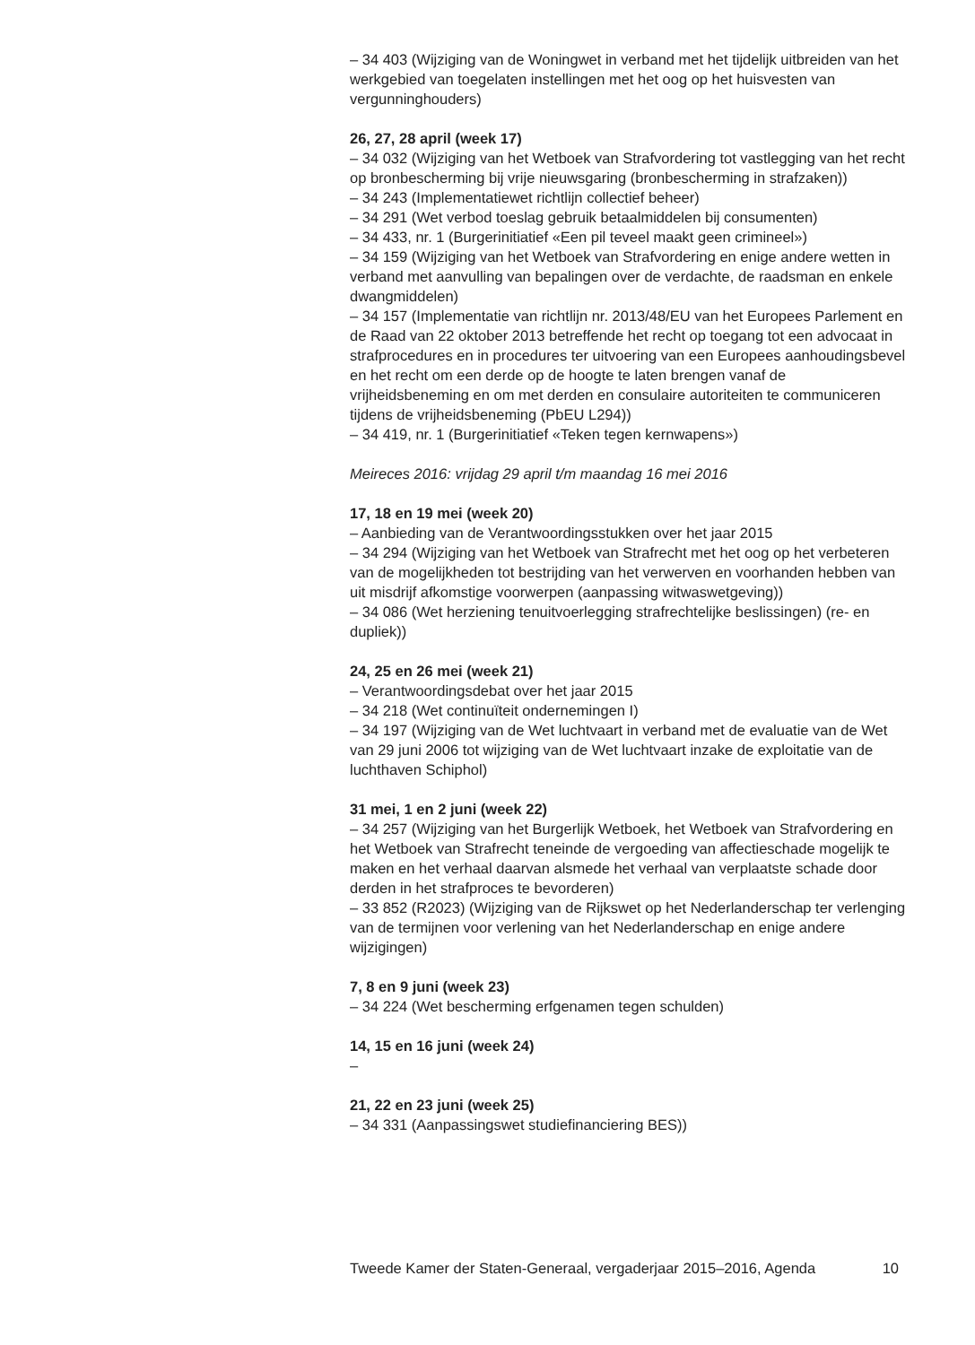– 34 403 (Wijziging van de Woningwet in verband met het tijdelijk uitbreiden van het werkgebied van toegelaten instellingen met het oog op het huisvesten van vergunninghouders)
26, 27, 28 april (week 17)
– 34 032 (Wijziging van het Wetboek van Strafvordering tot vastlegging van het recht op bronbescherming bij vrije nieuwsgaring (bronbescherming in strafzaken))
– 34 243 (Implementatiewet richtlijn collectief beheer)
– 34 291 (Wet verbod toeslag gebruik betaalmiddelen bij consumenten)
– 34 433, nr. 1 (Burgerinitiatief «Een pil teveel maakt geen crimineel»)
– 34 159 (Wijziging van het Wetboek van Strafvordering en enige andere wetten in verband met aanvulling van bepalingen over de verdachte, de raadsman en enkele dwangmiddelen)
– 34 157 (Implementatie van richtlijn nr. 2013/48/EU van het Europees Parlement en de Raad van 22 oktober 2013 betreffende het recht op toegang tot een advocaat in strafprocedures en in procedures ter uitvoering van een Europees aanhoudingsbevel en het recht om een derde op de hoogte te laten brengen vanaf de vrijheidsbeneming en om met derden en consulaire autoriteiten te communiceren tijdens de vrijheidsbeneming (PbEU L294))
– 34 419, nr. 1 (Burgerinitiatief «Teken tegen kernwapens»)
Meireces 2016: vrijdag 29 april t/m maandag 16 mei 2016
17, 18 en 19 mei (week 20)
– Aanbieding van de Verantwoordingsstukken over het jaar 2015
– 34 294 (Wijziging van het Wetboek van Strafrecht met het oog op het verbeteren van de mogelijkheden tot bestrijding van het verwerven en voorhanden hebben van uit misdrijf afkomstige voorwerpen (aanpassing witwaswetgeving))
– 34 086 (Wet herziening tenuitvoerlegging strafrechtelijke beslissingen) (re- en dupliek))
24, 25 en 26 mei (week 21)
– Verantwoordingsdebat over het jaar 2015
– 34 218 (Wet continuïteit ondernemingen I)
– 34 197 (Wijziging van de Wet luchtvaart in verband met de evaluatie van de Wet van 29 juni 2006 tot wijziging van de Wet luchtvaart inzake de exploitatie van de luchthaven Schiphol)
31 mei, 1 en 2 juni (week 22)
– 34 257 (Wijziging van het Burgerlijk Wetboek, het Wetboek van Strafvordering en het Wetboek van Strafrecht teneinde de vergoeding van affectieschade mogelijk te maken en het verhaal daarvan alsmede het verhaal van verplaatste schade door derden in het strafproces te bevorderen)
– 33 852 (R2023) (Wijziging van de Rijkswet op het Nederlanderschap ter verlenging van de termijnen voor verlening van het Nederlanderschap en enige andere wijzigingen)
7, 8 en 9 juni (week 23)
– 34 224 (Wet bescherming erfgenamen tegen schulden)
14, 15 en 16 juni (week 24)
–
21, 22 en 23 juni (week 25)
– 34 331 (Aanpassingswet studiefinanciering BES))
Tweede Kamer der Staten-Generaal, vergaderjaar 2015–2016, Agenda 10